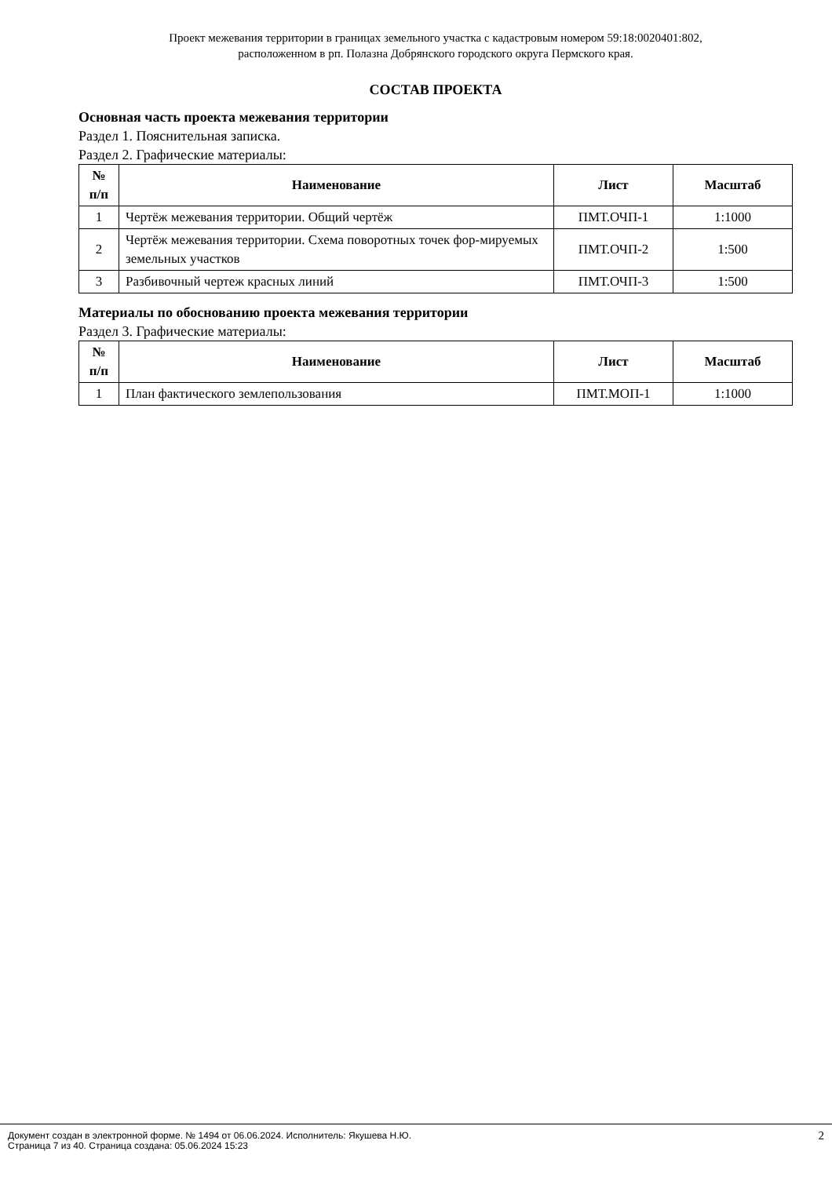Проект межевания территории в границах земельного участка с кадастровым номером 59:18:0020401:802,
расположенном в рп. Полазна Добрянского городского округа Пермского края.
СОСТАВ ПРОЕКТА
Основная часть проекта межевания территории
Раздел 1. Пояснительная записка.
Раздел 2. Графические материалы:
| № п/п | Наименование | Лист | Масштаб |
| --- | --- | --- | --- |
| 1 | Чертёж межевания территории. Общий чертёж | ПМТ.ОЧП-1 | 1:1000 |
| 2 | Чертёж межевания территории. Схема поворотных точек фор-мируемых земельных участков | ПМТ.ОЧП-2 | 1:500 |
| 3 | Разбивочный чертеж красных линий | ПМТ.ОЧП-3 | 1:500 |
Материалы по обоснованию проекта межевания территории
Раздел 3. Графические материалы:
| № п/п | Наименование | Лист | Масштаб |
| --- | --- | --- | --- |
| 1 | План фактического землепользования | ПМТ.МОП-1 | 1:1000 |
Документ создан в электронной форме. № 1494 от 06.06.2024. Исполнитель: Якушева Н.Ю.
Страница 7 из 40. Страница создана: 05.06.2024 15:23
2